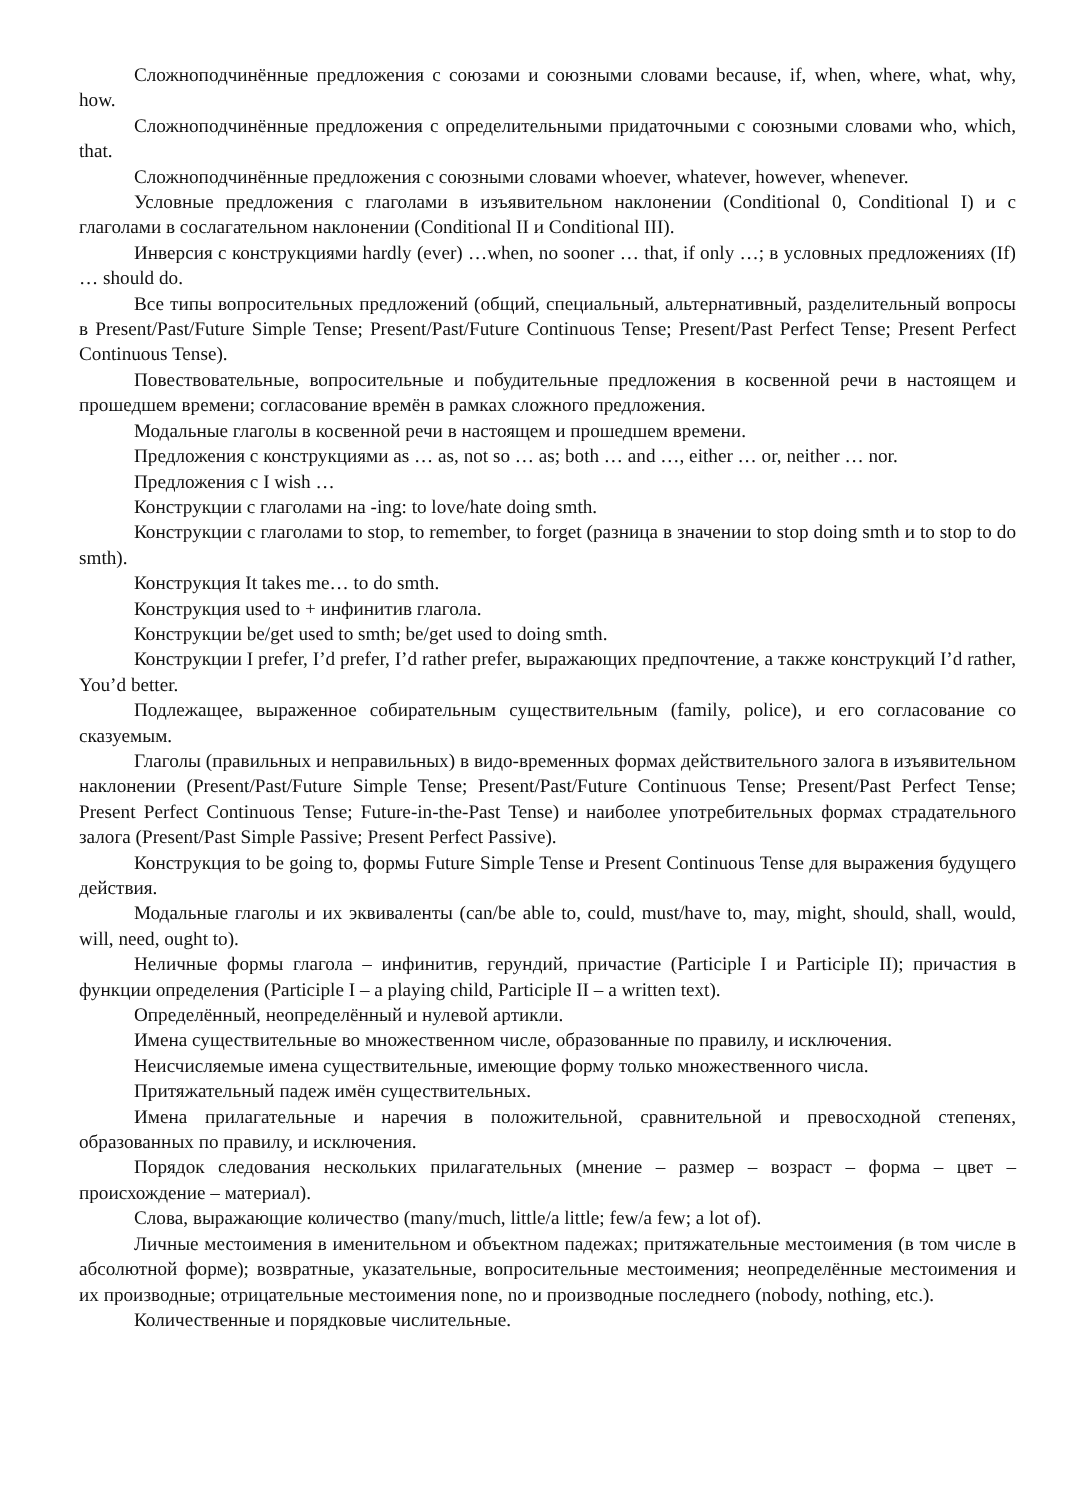Сложноподчинённые предложения с союзами и союзными словами because, if, when, where, what, why, how.
Сложноподчинённые предложения с определительными придаточными с союзными словами who, which, that.
Сложноподчинённые предложения с союзными словами whoever, whatever, however, whenever.
Условные предложения с глаголами в изъявительном наклонении (Conditional 0, Conditional I) и с глаголами в сослагательном наклонении (Conditional II и Conditional III).
Инверсия с конструкциями hardly (ever) …when, no sooner … that, if only …; в условных предложениях (If) … should do.
Все типы вопросительных предложений (общий, специальный, альтернативный, разделительный вопросы в Present/Past/Future Simple Tense; Present/Past/Future Continuous Tense; Present/Past Perfect Tense; Present Perfect Continuous Tense).
Повествовательные, вопросительные и побудительные предложения в косвенной речи в настоящем и прошедшем времени; согласование времён в рамках сложного предложения.
Модальные глаголы в косвенной речи в настоящем и прошедшем времени.
Предложения с конструкциями as … as, not so … as; both … and …, either … or, neither … nor.
Предложения с I wish …
Конструкции с глаголами на -ing: to love/hate doing smth.
Конструкции с глаголами to stop, to remember, to forget (разница в значении to stop doing smth и to stop to do smth).
Конструкция It takes me… to do smth.
Конструкция used to + инфинитив глагола.
Конструкции be/get used to smth; be/get used to doing smth.
Конструкции I prefer, I’d prefer, I’d rather prefer, выражающих предпочтение, а также конструкций I’d rather, You’d better.
Подлежащее, выраженное собирательным существительным (family, police), и его согласование со сказуемым.
Глаголы (правильных и неправильных) в видо-временных формах действительного залога в изъявительном наклонении (Present/Past/Future Simple Tense; Present/Past/Future Continuous Tense; Present/Past Perfect Tense; Present Perfect Continuous Tense; Future-in-the-Past Tense) и наиболее употребительных формах страдательного залога (Present/Past Simple Passive; Present Perfect Passive).
Конструкция to be going to, формы Future Simple Tense и Present Continuous Tense для выражения будущего действия.
Модальные глаголы и их эквиваленты (can/be able to, could, must/have to, may, might, should, shall, would, will, need, ought to).
Неличные формы глагола – инфинитив, герундий, причастие (Participle I и Participle II); причастия в функции определения (Participle I – a playing child, Participle II – a written text).
Определённый, неопределённый и нулевой артикли.
Имена существительные во множественном числе, образованные по правилу, и исключения.
Неисчисляемые имена существительные, имеющие форму только множественного числа.
Притяжательный падеж имён существительных.
Имена прилагательные и наречия в положительной, сравнительной и превосходной степенях, образованных по правилу, и исключения.
Порядок следования нескольких прилагательных (мнение – размер – возраст – форма – цвет – происхождение – материал).
Слова, выражающие количество (many/much, little/a little; few/a few; a lot of).
Личные местоимения в именительном и объектном падежах; притяжательные местоимения (в том числе в абсолютной форме); возвратные, указательные, вопросительные местоимения; неопределённые местоимения и их производные; отрицательные местоимения none, no и производные последнего (nobody, nothing, etc.).
Количественные и порядковые числительные.